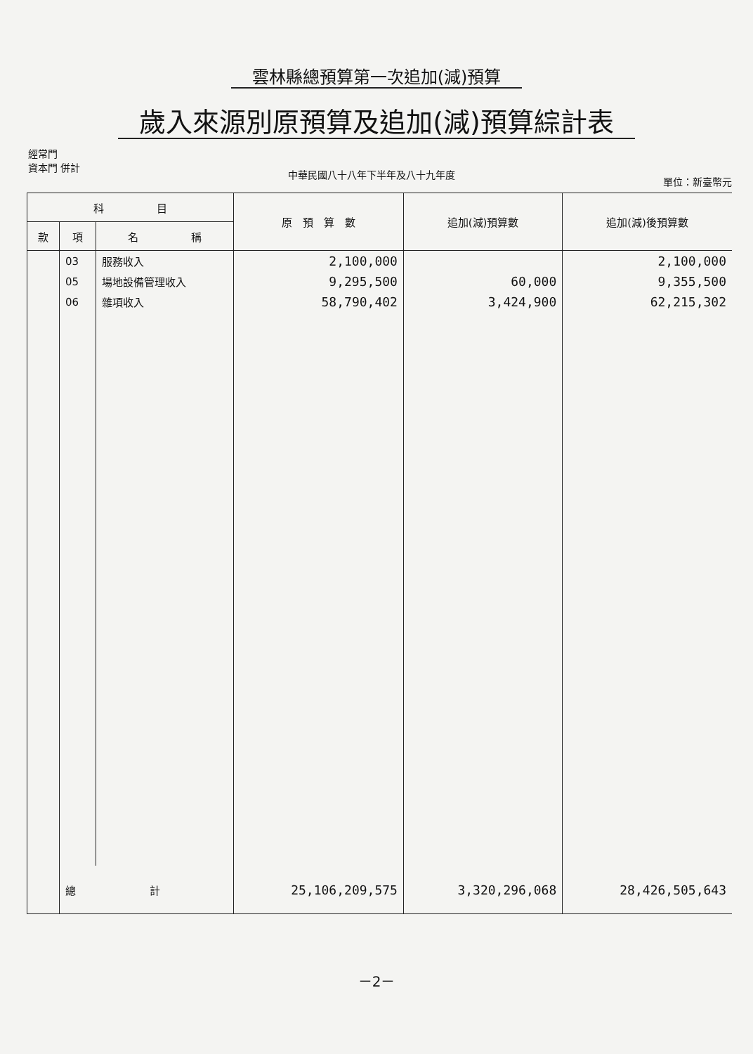雲林縣總預算第一次追加(減)預算
歲入來源別原預算及追加(減)預算綜計表
經常門
資本門 併計
中華民國八十八年下半年及八十九年度
單位：新臺幣元
| 科 目 | | | 原 預 算 數 | 追加(減)預算數 | 追加(減)後預算數 |
| --- | --- | --- | --- | --- | --- |
| 款 | 項 | 名 稱 | | | |
| | 03 | 服務收入 | 2,100,000 | | 2,100,000 |
| | 05 | 場地設備管理收入 | 9,295,500 | 60,000 | 9,355,500 |
| | 06 | 雜項收入 | 58,790,402 | 3,424,900 | 62,215,302 |
| | 總 計 | | 25,106,209,575 | 3,320,296,068 | 28,426,505,643 |
－2－